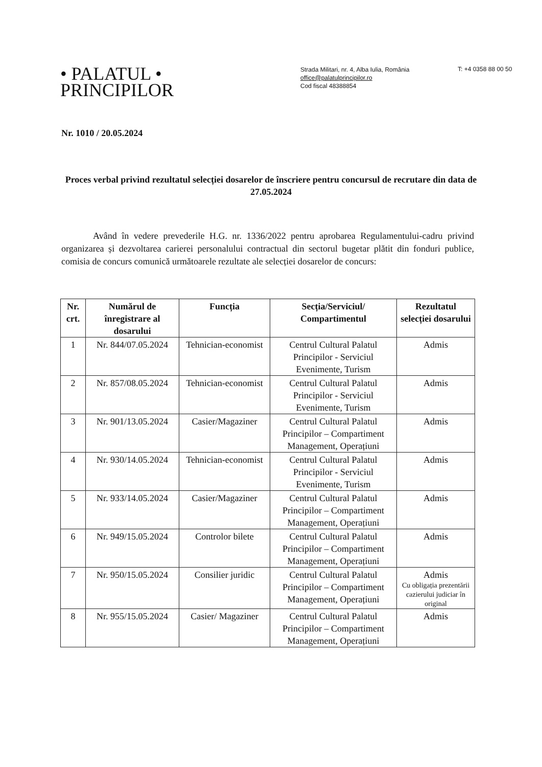• PALATUL •
PRINCIPILOR
Strada Militari, nr. 4, Alba Iulia, România
office@palatulprincipilor.ro
Cod fiscal 48388854
T: +4 0358 88 00 50
Nr. 1010 / 20.05.2024
Proces verbal privind rezultatul selecției dosarelor de înscriere pentru concursul de recrutare din data de 27.05.2024
Având în vedere prevederile H.G. nr. 1336/2022 pentru aprobarea Regulamentului-cadru privind organizarea și dezvoltarea carierei personalului contractual din sectorul bugetar plătit din fonduri publice, comisia de concurs comunică următoarele rezultate ale selecției dosarelor de concurs:
| Nr. crt. | Numărul de înregistrare al dosarului | Funcția | Secția/Serviciul/ Compartimentul | Rezultatul selecției dosarului |
| --- | --- | --- | --- | --- |
| 1 | Nr. 844/07.05.2024 | Tehnician-economist | Centrul Cultural Palatul Principilor - Serviciul Evenimente, Turism | Admis |
| 2 | Nr. 857/08.05.2024 | Tehnician-economist | Centrul Cultural Palatul Principilor - Serviciul Evenimente, Turism | Admis |
| 3 | Nr. 901/13.05.2024 | Casier/Magaziner | Centrul Cultural Palatul Principilor – Compartiment Management, Operațiuni | Admis |
| 4 | Nr. 930/14.05.2024 | Tehnician-economist | Centrul Cultural Palatul Principilor - Serviciul Evenimente, Turism | Admis |
| 5 | Nr. 933/14.05.2024 | Casier/Magaziner | Centrul Cultural Palatul Principilor – Compartiment Management, Operațiuni | Admis |
| 6 | Nr. 949/15.05.2024 | Controlor bilete | Centrul Cultural Palatul Principilor – Compartiment Management, Operațiuni | Admis |
| 7 | Nr. 950/15.05.2024 | Consilier juridic | Centrul Cultural Palatul Principilor – Compartiment Management, Operațiuni | Admis Cu obligația prezentării cazierului judiciar în original |
| 8 | Nr. 955/15.05.2024 | Casier/ Magaziner | Centrul Cultural Palatul Principilor – Compartiment Management, Operațiuni | Admis |